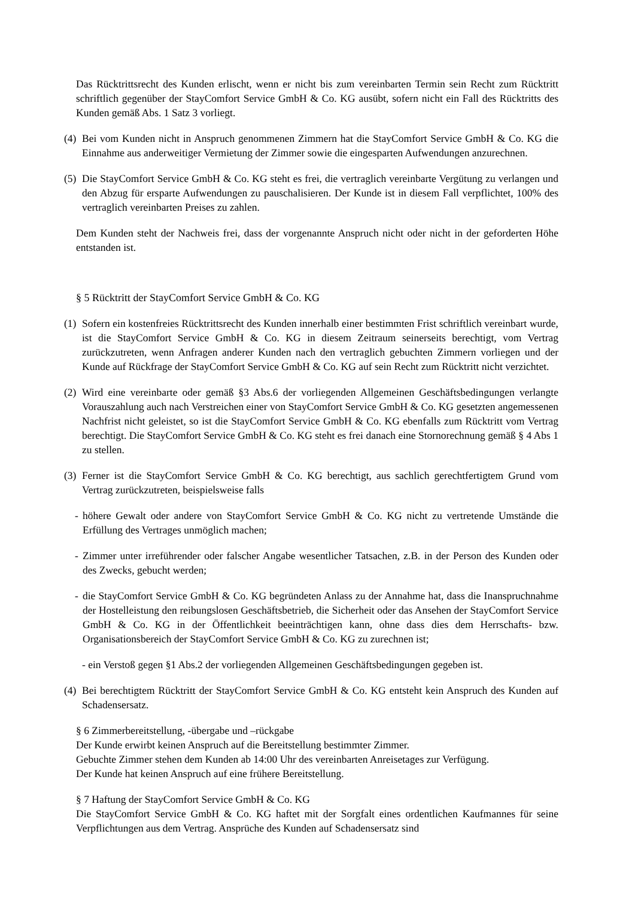Das Rücktrittsrecht des Kunden erlischt, wenn er nicht bis zum vereinbarten Termin sein Recht zum Rücktritt schriftlich gegenüber der StayComfort Service GmbH & Co. KG ausübt, sofern nicht ein Fall des Rücktritts des Kunden gemäß Abs. 1 Satz 3 vorliegt.
(4)
Bei vom Kunden nicht in Anspruch genommenen Zimmern hat die StayComfort Service GmbH & Co. KG die Einnahme aus anderweitiger Vermietung der Zimmer sowie die eingesparten Aufwendungen anzurechnen.
(5)
Die StayComfort Service GmbH & Co. KG steht es frei, die vertraglich vereinbarte Vergütung zu verlangen und den Abzug für ersparte Aufwendungen zu pauschalisieren. Der Kunde ist in diesem Fall verpflichtet, 100% des vertraglich vereinbarten Preises zu zahlen.
Dem Kunden steht der Nachweis frei, dass der vorgenannte Anspruch nicht oder nicht in der geforderten Höhe entstanden ist.
§ 5 Rücktritt der StayComfort Service GmbH & Co. KG
(1)
Sofern ein kostenfreies Rücktrittsrecht des Kunden innerhalb einer bestimmten Frist schriftlich vereinbart wurde, ist die StayComfort Service GmbH & Co. KG in diesem Zeitraum seinerseits berechtigt, vom Vertrag zurückzutreten, wenn Anfragen anderer Kunden nach den vertraglich gebuchten Zimmern vorliegen und der Kunde auf Rückfrage der StayComfort Service GmbH & Co. KG auf sein Recht zum Rücktritt nicht verzichtet.
(2)
Wird eine vereinbarte oder gemäß §3 Abs.6 der vorliegenden Allgemeinen Geschäftsbedingungen verlangte Vorauszahlung auch nach Verstreichen einer von StayComfort Service GmbH & Co. KG gesetzten angemessenen Nachfrist nicht geleistet, so ist die StayComfort Service GmbH & Co. KG ebenfalls zum Rücktritt vom Vertrag berechtigt. Die StayComfort Service GmbH & Co. KG steht es frei danach eine Stornorechnung gemäß § 4 Abs 1 zu stellen.
(3)
Ferner ist die StayComfort Service GmbH & Co. KG berechtigt, aus sachlich gerechtfertigtem Grund vom Vertrag zurückzutreten, beispielsweise falls
- höhere Gewalt oder andere von StayComfort Service GmbH & Co. KG nicht zu vertretende Umstände die Erfüllung des Vertrages unmöglich machen;
- Zimmer unter irreführender oder falscher Angabe wesentlicher Tatsachen, z.B. in der Person des Kunden oder des Zwecks, gebucht werden;
- die StayComfort Service GmbH & Co. KG begründeten Anlass zu der Annahme hat, dass die Inanspruchnahme der Hostelleistung den reibungslosen Geschäftsbetrieb, die Sicherheit oder das Ansehen der StayComfort Service GmbH & Co. KG in der Öffentlichkeit beeinträchtigen kann, ohne dass dies dem Herrschafts- bzw. Organisationsbereich der StayComfort Service GmbH & Co. KG zu zurechnen ist;
- ein Verstoß gegen §1 Abs.2 der vorliegenden Allgemeinen Geschäftsbedingungen gegeben ist.
(4)
Bei berechtigtem Rücktritt der StayComfort Service GmbH & Co. KG entsteht kein Anspruch des Kunden auf Schadensersatz.
§ 6 Zimmerbereitstellung, -übergabe und –rückgabe
Der Kunde erwirbt keinen Anspruch auf die Bereitstellung bestimmter Zimmer.
Gebuchte Zimmer stehen dem Kunden ab 14:00 Uhr des vereinbarten Anreisetages zur Verfügung.
Der Kunde hat keinen Anspruch auf eine frühere Bereitstellung.
§ 7 Haftung der StayComfort Service GmbH & Co. KG
Die StayComfort Service GmbH & Co. KG haftet mit der Sorgfalt eines ordentlichen Kaufmannes für seine Verpflichtungen aus dem Vertrag. Ansprüche des Kunden auf Schadensersatz sind